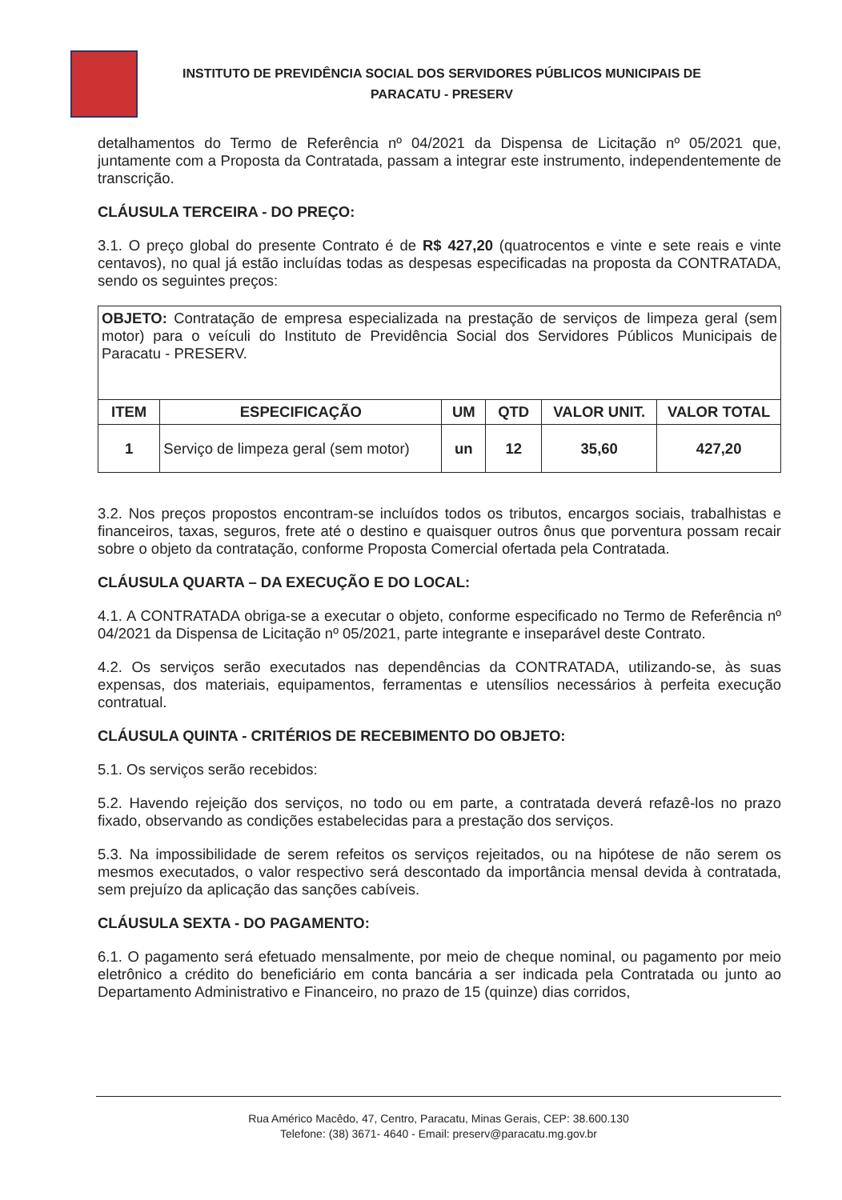INSTITUTO DE PREVIDÊNCIA SOCIAL DOS SERVIDORES PÚBLICOS MUNICIPAIS DE PARACATU - PRESERV
detalhamentos do Termo de Referência nº 04/2021 da Dispensa de Licitação nº 05/2021 que, juntamente com a Proposta da Contratada, passam a integrar este instrumento, independentemente de transcrição.
CLÁUSULA TERCEIRA - DO PREÇO:
3.1. O preço global do presente Contrato é de R$ 427,20 (quatrocentos e vinte e sete reais e vinte centavos), no qual já estão incluídas todas as despesas especificadas na proposta da CONTRATADA, sendo os seguintes preços:
| OBJETO: Contratação de empresa especializada na prestação de serviços de limpeza geral (sem motor) para o veículi do Instituto de Previdência Social dos Servidores Públicos Municipais de Paracatu - PRESERV. | | | | | |
| ITEM | ESPECIFICAÇÃO | UM | QTD | VALOR UNIT. | VALOR TOTAL |
| 1 | Serviço de limpeza geral (sem motor) | un | 12 | 35,60 | 427,20 |
3.2. Nos preços propostos encontram-se incluídos todos os tributos, encargos sociais, trabalhistas e financeiros, taxas, seguros, frete até o destino e quaisquer outros ônus que porventura possam recair sobre o objeto da contratação, conforme Proposta Comercial ofertada pela Contratada.
CLÁUSULA QUARTA – DA EXECUÇÃO E DO LOCAL:
4.1. A CONTRATADA obriga-se a executar o objeto, conforme especificado no Termo de Referência nº 04/2021 da Dispensa de Licitação nº 05/2021, parte integrante e inseparável deste Contrato.
4.2. Os serviços serão executados nas dependências da CONTRATADA, utilizando-se, às suas expensas, dos materiais, equipamentos, ferramentas e utensílios necessários à perfeita execução contratual.
CLÁUSULA QUINTA - CRITÉRIOS DE RECEBIMENTO DO OBJETO:
5.1. Os serviços serão recebidos:
5.2. Havendo rejeição dos serviços, no todo ou em parte, a contratada deverá refazê-los no prazo fixado, observando as condições estabelecidas para a prestação dos serviços.
5.3. Na impossibilidade de serem refeitos os serviços rejeitados, ou na hipótese de não serem os mesmos executados, o valor respectivo será descontado da importância mensal devida à contratada, sem prejuízo da aplicação das sanções cabíveis.
CLÁUSULA SEXTA - DO PAGAMENTO:
6.1. O pagamento será efetuado mensalmente, por meio de cheque nominal, ou pagamento por meio eletrônico a crédito do beneficiário em conta bancária a ser indicada pela Contratada ou junto ao Departamento Administrativo e Financeiro, no prazo de 15 (quinze) dias corridos,
Rua Américo Macêdo, 47, Centro, Paracatu, Minas Gerais, CEP: 38.600.130
Telefone: (38) 3671- 4640 - Email: preserv@paracatu.mg.gov.br